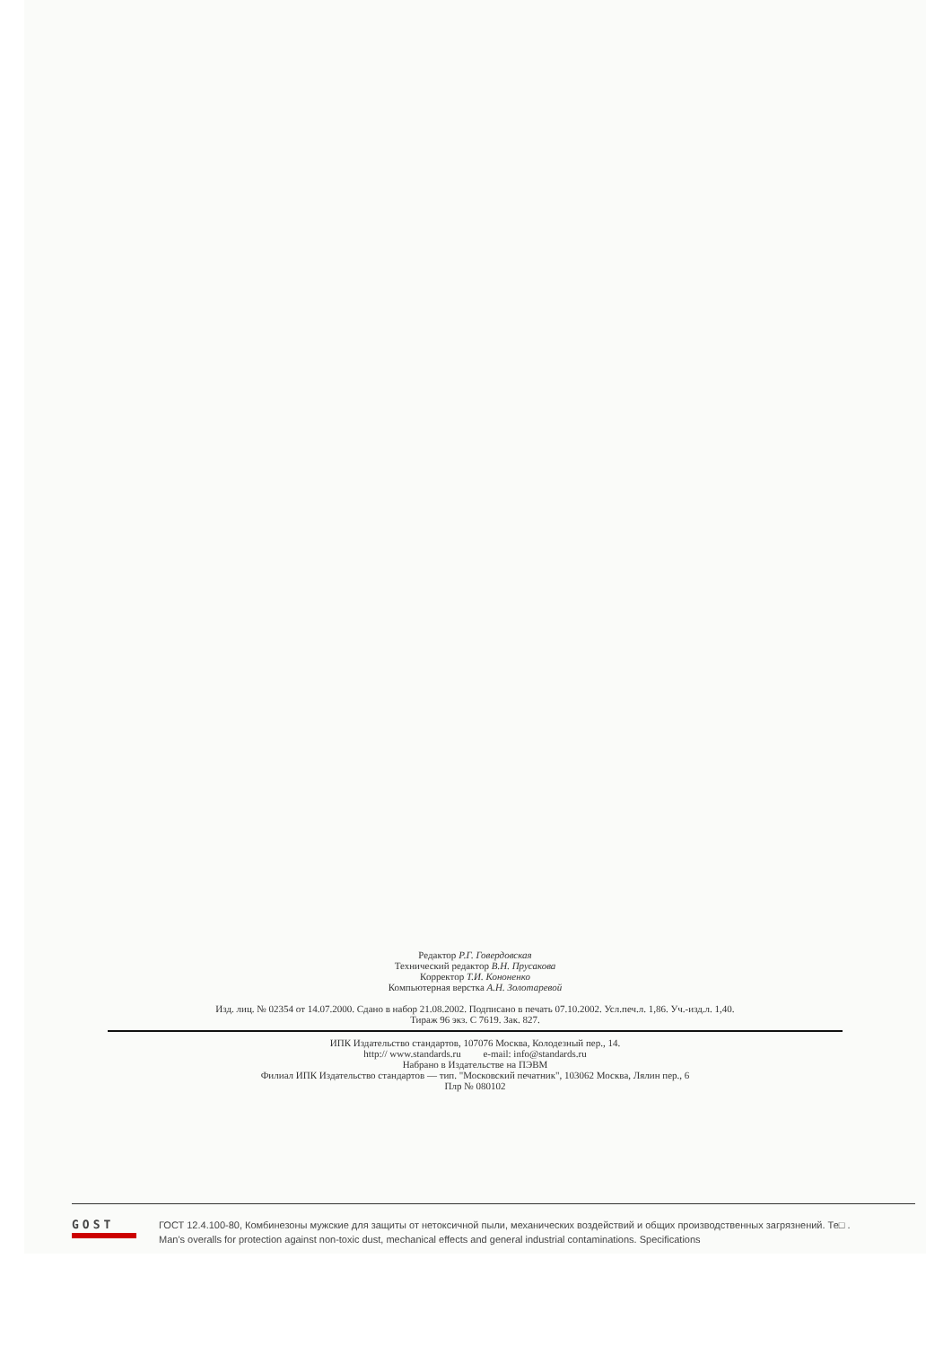Редактор Р.Г. Говердовская
Технический редактор В.Н. Прусакова
Корректор Т.И. Кононенко
Компьютерная верстка А.Н. Золотаревой
Изд. лиц. № 02354 от 14.07.2000. Сдано в набор 21.08.2002. Подписано в печать 07.10.2002. Усл.печ.л. 1,86. Уч.-изд.л. 1,40.
Тираж 96 экз. С 7619. Зак. 827.
ИПК Издательство стандартов, 107076 Москва, Колодезный пер., 14.
http:// www.standards.ru e-mail: info@standards.ru
Набрано в Издательстве на ПЭВМ
Филиал ИПК Издательство стандартов — тип. "Московский печатник", 103062 Москва, Лялин пер., 6
Плр № 080102
GOST
ГОСТ 12.4.100-80, Комбинезоны мужские для защиты от нетоксичной пыли, механических воздействий и общих производственных загрязнений. Те□ .
Man's overalls for protection against non-toxic dust, mechanical effects and general industrial contaminations. Specifications